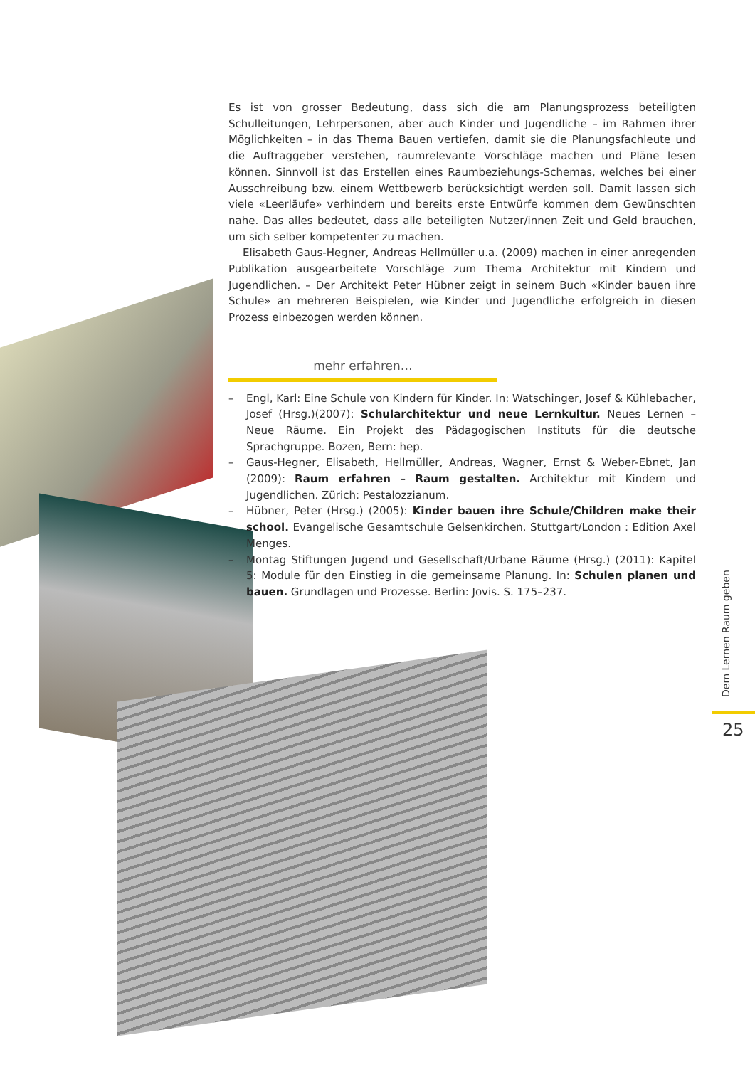Es ist von grosser Bedeutung, dass sich die am Planungsprozess beteiligten Schulleitungen, Lehrpersonen, aber auch Kinder und Jugendliche – im Rahmen ihrer Möglichkeiten – in das Thema Bauen vertiefen, damit sie die Planungsfachleute und die Auftraggeber verstehen, raumrelevante Vorschläge machen und Pläne lesen können. Sinnvoll ist das Erstellen eines Raumbeziehungs-Schemas, welches bei einer Ausschreibung bzw. einem Wettbewerb berücksichtigt werden soll. Damit lassen sich viele «Leerläufe» verhindern und bereits erste Entwürfe kommen dem Gewünschten nahe. Das alles bedeutet, dass alle beteiligten Nutzer/innen Zeit und Geld brauchen, um sich selber kompetenter zu machen.
Elisabeth Gaus-Hegner, Andreas Hellmüller u.a. (2009) machen in einer anregenden Publikation ausgearbeitete Vorschläge zum Thema Architektur mit Kindern und Jugendlichen. – Der Architekt Peter Hübner zeigt in seinem Buch «Kinder bauen ihre Schule» an mehreren Beispielen, wie Kinder und Jugendliche erfolgreich in diesen Prozess einbezogen werden können.
mehr erfahren…
– Engl, Karl: Eine Schule von Kindern für Kinder. In: Watschinger, Josef & Kühlebacher, Josef (Hrsg.)(2007): Schularchitektur und neue Lernkultur. Neues Lernen – Neue Räume. Ein Projekt des Pädagogischen Instituts für die deutsche Sprachgruppe. Bozen, Bern: hep.
– Gaus-Hegner, Elisabeth, Hellmüller, Andreas, Wagner, Ernst & Weber-Ebnet, Jan (2009): Raum erfahren – Raum gestalten. Architektur mit Kindern und Jugendlichen. Zürich: Pestalozzianum.
– Hübner, Peter (Hrsg.) (2005): Kinder bauen ihre Schule/Children make their school. Evangelische Gesamtschule Gelsenkirchen. Stuttgart/London : Edition Axel Menges.
– Montag Stiftungen Jugend und Gesellschaft/Urbane Räume (Hrsg.) (2011): Kapitel 5: Module für den Einstieg in die gemeinsame Planung. In: Schulen planen und bauen. Grundlagen und Prozesse. Berlin: Jovis. S. 175–237.
Dem Lernen Raum geben
25